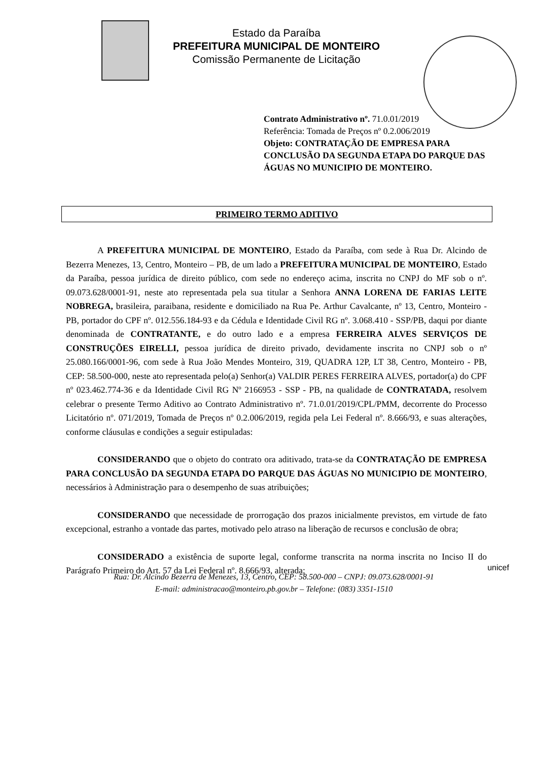Estado da Paraíba
PREFEITURA MUNICIPAL DE MONTEIRO
Comissão Permanente de Licitação
Contrato Administrativo nº. 71.0.01/2019
Referência: Tomada de Preços nº 0.2.006/2019
Objeto: CONTRATAÇÃO DE EMPRESA PARA CONCLUSÃO DA SEGUNDA ETAPA DO PARQUE DAS ÁGUAS NO MUNICIPIO DE MONTEIRO.
PRIMEIRO TERMO ADITIVO
A PREFEITURA MUNICIPAL DE MONTEIRO, Estado da Paraíba, com sede à Rua Dr. Alcindo de Bezerra Menezes, 13, Centro, Monteiro – PB, de um lado a PREFEITURA MUNICIPAL DE MONTEIRO, Estado da Paraíba, pessoa jurídica de direito público, com sede no endereço acima, inscrita no CNPJ do MF sob o nº. 09.073.628/0001-91, neste ato representada pela sua titular a Senhora ANNA LORENA DE FARIAS LEITE NOBREGA, brasileira, paraibana, residente e domiciliado na Rua Pe. Arthur Cavalcante, nº 13, Centro, Monteiro - PB, portador do CPF nº. 012.556.184-93 e da Cédula e Identidade Civil RG nº. 3.068.410 - SSP/PB, daqui por diante denominada de CONTRATANTE, e do outro lado e a empresa FERREIRA ALVES SERVIÇOS DE CONSTRUÇÕES EIRELLI, pessoa jurídica de direito privado, devidamente inscrita no CNPJ sob o nº 25.080.166/0001-96, com sede à Rua João Mendes Monteiro, 319, QUADRA 12P, LT 38, Centro, Monteiro - PB, CEP: 58.500-000, neste ato representada pelo(a) Senhor(a) VALDIR PERES FERREIRA ALVES, portador(a) do CPF nº 023.462.774-36 e da Identidade Civil RG Nº 2166953 - SSP - PB, na qualidade de CONTRATADA, resolvem celebrar o presente Termo Aditivo ao Contrato Administrativo nº. 71.0.01/2019/CPL/PMM, decorrente do Processo Licitatório nº. 071/2019, Tomada de Preços nº 0.2.006/2019, regida pela Lei Federal nº. 8.666/93, e suas alterações, conforme cláusulas e condições a seguir estipuladas:
CONSIDERANDO que o objeto do contrato ora aditivado, trata-se da CONTRATAÇÃO DE EMPRESA PARA CONCLUSÃO DA SEGUNDA ETAPA DO PARQUE DAS ÁGUAS NO MUNICIPIO DE MONTEIRO, necessários à Administração para o desempenho de suas atribuições;
CONSIDERANDO que necessidade de prorrogação dos prazos inicialmente previstos, em virtude de fato excepcional, estranho a vontade das partes, motivado pelo atraso na liberação de recursos e conclusão de obra;
CONSIDERADO a existência de suporte legal, conforme transcrita na norma inscrita no Inciso II do Parágrafo Primeiro do Art. 57 da Lei Federal nº. 8.666/93, alterada;
Rua: Dr. Alcindo Bezerra de Menezes, 13, Centro, CEP: 58.500-000 – CNPJ: 09.073.628/0001-91
E-mail: administracao@monteiro.pb.gov.br – Telefone: (083) 3351-1510
unicef